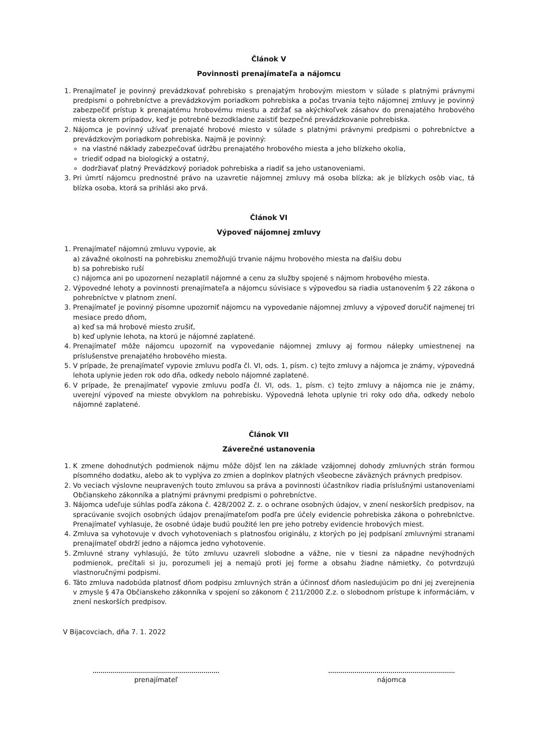Článok V
Povinnosti prenajímateľa a nájomcu
1. Prenajímateľ je povinný prevádzkovať pohrebisko s prenajatým hrobovým miestom v súlade s platnými právnymi predpismi o pohrebníctve a prevádzkovým poriadkom pohrebiska a počas trvania tejto nájomnej zmluvy je povinný zabezpečiť prístup k prenajatému hrobovému miestu a zdržať sa akýchkoľvek zásahov do prenajatého hrobového miesta okrem prípadov, keď je potrebné bezodkladne zaistiť bezpečné prevádzkovanie pohrebiska.
2. Nájomca je povinný užívať prenajaté hrobové miesto v súlade s platnými právnymi predpismi o pohrebníctve a prevádzkovým poriadkom pohrebiska. Najmä je povinný:
na vlastné náklady zabezpečovať údržbu prenajatého hrobového miesta a jeho blízkeho okolia,
triediť odpad na biologický a ostatný,
dodržiavať platný Prevádzkový poriadok pohrebiska a riadiť sa jeho ustanoveniami.
3. Pri úmrtí nájomcu prednostné právo na uzavretie nájomnej zmluvy má osoba blízka; ak je blízkych osôb viac, tá blízka osoba, ktorá sa prihlási ako prvá.
Článok VI
Výpoveď nájomnej zmluvy
1. Prenajímateľ nájomnú zmluvu vypovie, ak
a) závažné okolnosti na pohrebisku znemožňujú trvanie nájmu hrobového miesta na ďalšiu dobu
b) sa pohrebisko ruší
c) nájomca ani po upozornení nezaplatil nájomné a cenu za služby spojené s nájmom hrobového miesta.
2. Výpovedné lehoty a povinnosti prenajímateľa a nájomcu súvisiace s výpoveďou sa riadia ustanovením § 22 zákona o pohrebníctve v platnom znení.
3. Prenajímateľ je povinný písomne upozorniť nájomcu na vypovedanie nájomnej zmluvy a výpoveď doručiť najmenej tri mesiace predo dňom,
a) keď sa má hrobové miesto zrušiť,
b) keď uplynie lehota, na ktorú je nájomné zaplatené.
4. Prenajímateľ môže nájomcu upozorniť na vypovedanie nájomnej zmluvy aj formou nálepky umiestnenej na príslušenstve prenajatého hrobového miesta.
5. V prípade, že prenajímateľ vypovie zmluvu podľa čl. VI, ods. 1, písm. c) tejto zmluvy a nájomca je známy, výpovedná lehota uplynie jeden rok odo dňa, odkedy nebolo nájomné zaplatené.
6. V prípade, že prenajímateľ vypovie zmluvu podľa čl. VI, ods. 1, písm. c) tejto zmluvy a nájomca nie je známy, uverejní výpoveď na mieste obvyklom na pohrebisku. Výpovedná lehota uplynie tri roky odo dňa, odkedy nebolo nájomné zaplatené.
Článok VII
Záverečné ustanovenia
1. K zmene dohodnutých podmienok nájmu môže dôjsť len na základe vzájomnej dohody zmluvných strán formou písomného dodatku, alebo ak to vyplýva zo zmien a doplnkov platných všeobecne záväzných právnych predpisov.
2. Vo veciach výslovne neupravených touto zmluvou sa práva a povinnosti účastníkov riadia príslušnými ustanoveniami Občianskeho zákonníka a platnými právnymi predpismi o pohrebníctve.
3. Nájomca udeľuje súhlas podľa zákona č. 428/2002 Z. z. o ochrane osobných údajov, v znení neskorších predpisov, na spracúvanie svojich osobných údajov prenajímateľom podľa pre účely evidencie pohrebiska zákona o pohrebnlctve. Prenajímateľ vyhlasuje, že osobné údaje budú použité len pre jeho potreby evidencie hrobových miest.
4. Zmluva sa vyhotovuje v dvoch vyhotoveniach s platnosťou originálu, z ktorých po jej podpísaní zmluvnými stranami prenajímateľ obdrží jedno a nájomca jedno vyhotovenie.
5. Zmluvné strany vyhlasujú, že túto zmluvu uzavreli slobodne a vážne, nie v tiesni za nápadne nevýhodných podmienok, prečítali si ju, porozumeli jej a nemajú proti jej forme a obsahu žiadne námietky, čo potvrdzujú vlastnoručnými podpismi.
6. Táto zmluva nadobúda platnosť dňom podpisu zmluvných strán a účinnosť dňom nasledujúcim po dni jej zverejnenia v zmysle § 47a Občianskeho zákonníka v spojení so zákonom č 211/2000 Z.z. o slobodnom prístupe k informáciám, v znení neskorších predpisov.
V Bijacovciach, dňa 7. 1. 2022
prenajímateľ nájomca